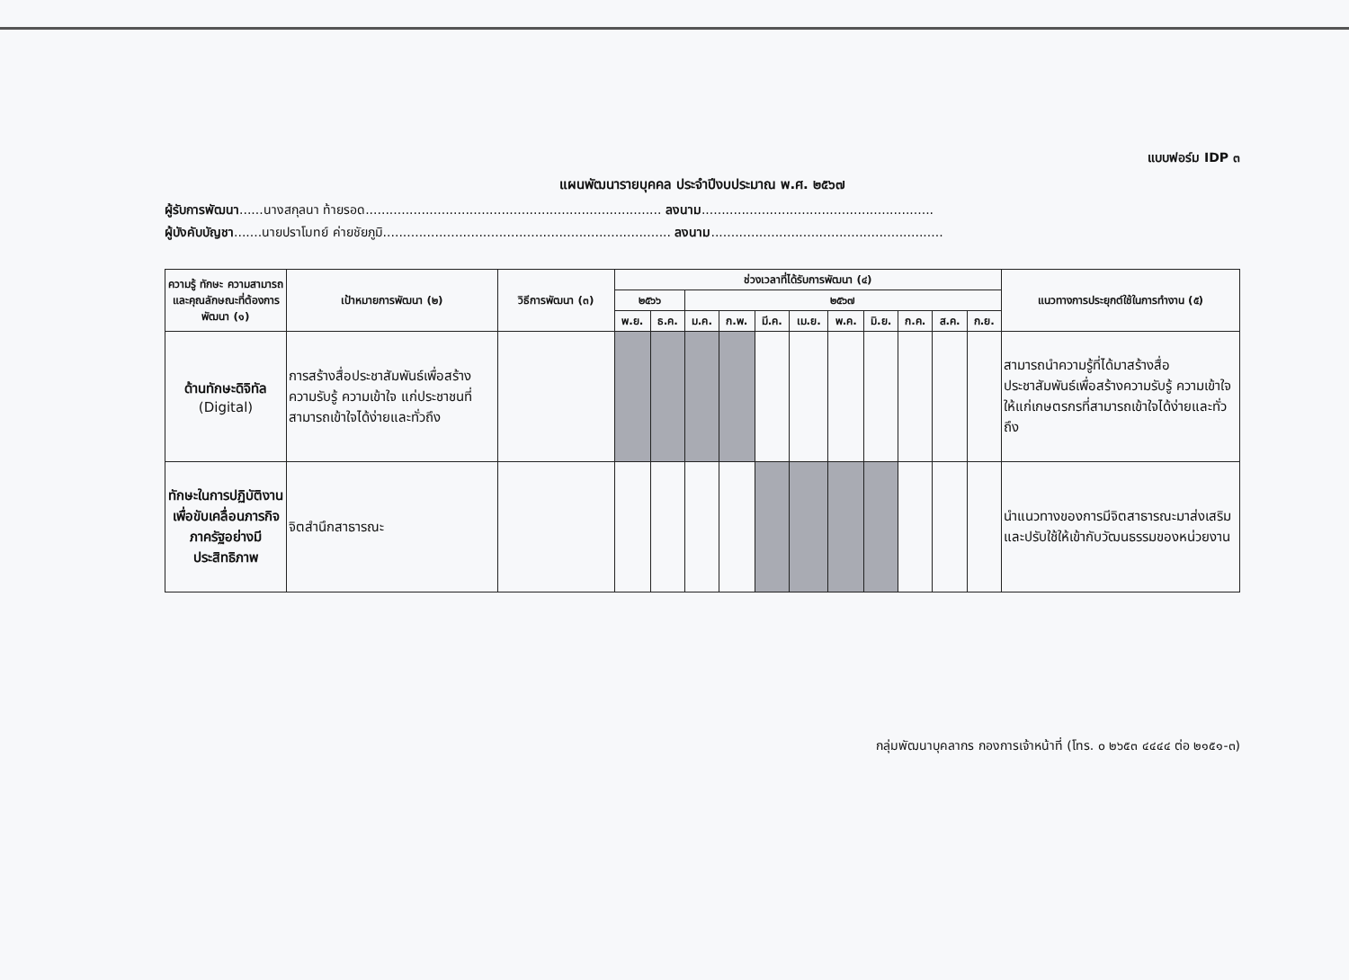แบบฟอร์ม IDP ๓
แผนพัฒนารายบุคคล ประจำปีงบประมาณ พ.ศ. ๒๕๖๗
ผู้รับการพัฒนา......นางสกุลนา ท้ายรอด.......................................................................... ลงนาม..........................................................
ผู้บังคับบัญชา.......นายปราโมทย์ ค่ายชัยภูมิ........................................................................ ลงนาม..........................................................
| ความรู้ ทักษะ ความสามารถ และคุณลักษณะที่ต้องการพัฒนา (๑) | เป้าหมายการพัฒนา (๒) | วิธีการพัฒนา (๓) | ช่วงเวลาที่ได้รับการพัฒนา (๔) | | | | | | | | | | | แนวทางการประยุกต์ใช้ในการทำงาน (๕) |
| --- | --- | --- | --- | --- | --- | --- | --- | --- | --- | --- | --- | --- | --- | --- |
| | | | ๒๕๖๖ | | ๒๕๖๗ | | | | | | | | | |
| | | | พ.ย. | ธ.ค. | ม.ค. | ก.พ. | มี.ค. | เม.ย. | พ.ค. | มิ.ย. | ก.ค. | ส.ค. | ก.ย. | |
| ด้านทักษะดิจิทัล (Digital) | การสร้างสื่อประชาสัมพันธ์เพื่อสร้างความรับรู้ ความเข้าใจ แก่ประชาชนที่สามารถเข้าใจได้ง่ายและทั่วถึง | | | | | | | | | | | | | สามารถนำความรู้ที่ได้มาสร้างสื่อประชาสัมพันธ์เพื่อสร้างความรับรู้ ความเข้าใจให้แก่เกษตรกรที่สามารถเข้าใจได้ง่ายและทั่วถึง |
| ทักษะในการปฏิบัติงานเพื่อขับเคลื่อนภารกิจภาครัฐอย่างมีประสิทธิภาพ | จิตสำนึกสาธารณะ | | | | | | | | | | | | | นำแนวทางของการมีจิตสาธารณะมาส่งเสริมและปรับใช้ให้เข้ากับวัฒนธรรมของหน่วยงาน |
กลุ่มพัฒนาบุคลากร กองการเจ้าหน้าที่ (โทร. ๐ ๒๖๕๓ ๔๔๔๔ ต่อ ๒๑๕๑-๓)